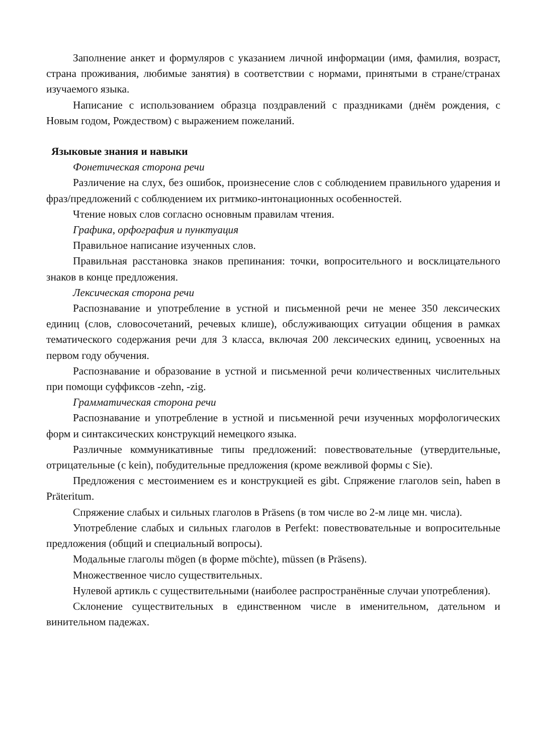Заполнение анкет и формуляров с указанием личной информации (имя, фамилия, возраст, страна проживания, любимые занятия) в соответствии с нормами, принятыми в стране/странах изучаемого языка.
Написание с использованием образца поздравлений с праздниками (днём рождения, с Новым годом, Рождеством) с выражением пожеланий.
Языковые знания и навыки
Фонетическая сторона речи
Различение на слух, без ошибок, произнесение слов с соблюдением правильного ударения и фраз/предложений с соблюдением их ритмико-интонационных особенностей.
Чтение новых слов согласно основным правилам чтения.
Графика, орфография и пунктуация
Правильное написание изученных слов.
Правильная расстановка знаков препинания: точки, вопросительного и восклицательного знаков в конце предложения.
Лексическая сторона речи
Распознавание и употребление в устной и письменной речи не менее 350 лексических единиц (слов, словосочетаний, речевых клише), обслуживающих ситуации общения в рамках тематического содержания речи для 3 класса, включая 200 лексических единиц, усвоенных на первом году обучения.
Распознавание и образование в устной и письменной речи количественных числительных при помощи суффиксов -zehn, -zig.
Грамматическая сторона речи
Распознавание и употребление в устной и письменной речи изученных морфологических форм и синтаксических конструкций немецкого языка.
Различные коммуникативные типы предложений: повествовательные (утвердительные, отрицательные (с kein), побудительные предложения (кроме вежливой формы с Sie).
Предложения с местоимением es и конструкцией es gibt. Спряжение глаголов sein, haben в Präteritum.
Спряжение слабых и сильных глаголов в Präsens (в том числе во 2-м лице мн. числа).
Употребление слабых и сильных глаголов в Perfekt: повествовательные и вопросительные предложения (общий и специальный вопросы).
Модальные глаголы mögen (в форме möchte), müssen (в Präsens).
Множественное число существительных.
Нулевой артикль с существительными (наиболее распространённые случаи употребления).
Склонение существительных в единственном числе в именительном, дательном и винительном падежах.